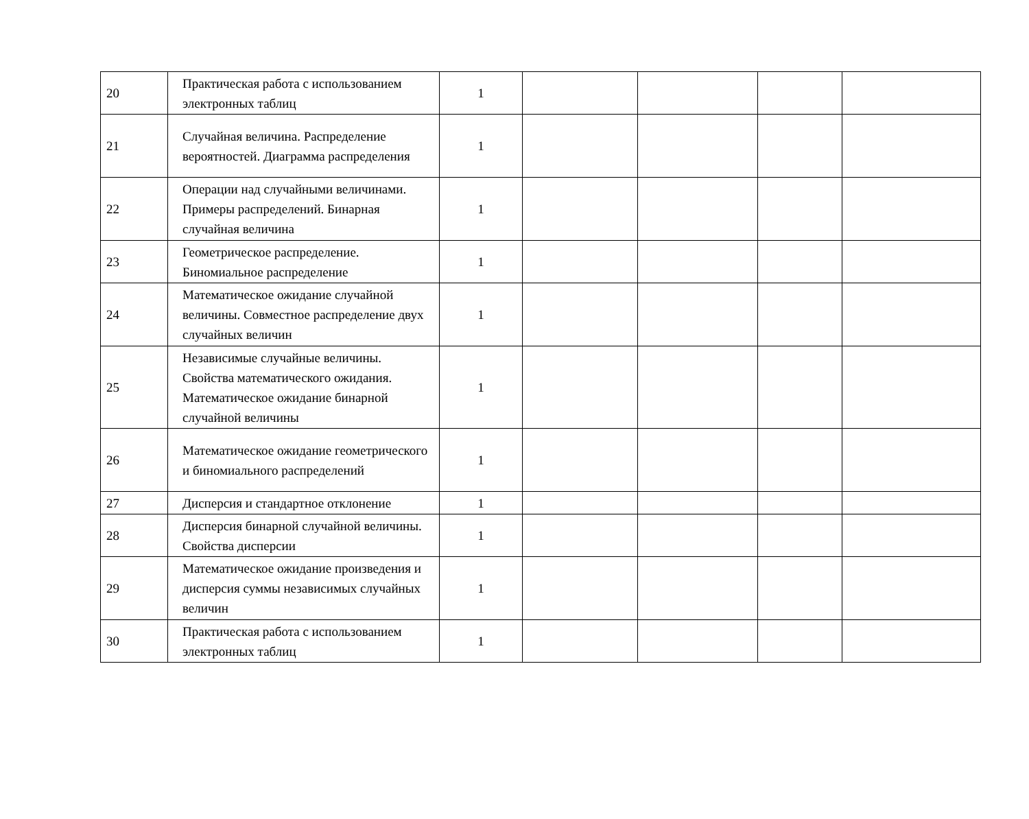| 20 | Практическая работа с использованием электронных таблиц | 1 | | | | |
| 21 | Случайная величина. Распределение вероятностей. Диаграмма распределения | 1 | | | | |
| 22 | Операции над случайными величинами. Примеры распределений. Бинарная случайная величина | 1 | | | | |
| 23 | Геометрическое распределение. Биномиальное распределение | 1 | | | | |
| 24 | Математическое ожидание случайной величины. Совместное распределение двух случайных величин | 1 | | | | |
| 25 | Независимые случайные величины. Свойства математического ожидания. Математическое ожидание бинарной случайной величины | 1 | | | | |
| 26 | Математическое ожидание геометрического и биномиального распределений | 1 | | | | |
| 27 | Дисперсия и стандартное отклонение | 1 | | | | |
| 28 | Дисперсия бинарной случайной величины. Свойства дисперсии | 1 | | | | |
| 29 | Математическое ожидание произведения и дисперсия суммы независимых случайных величин | 1 | | | | |
| 30 | Практическая работа с использованием электронных таблиц | 1 | | | | |